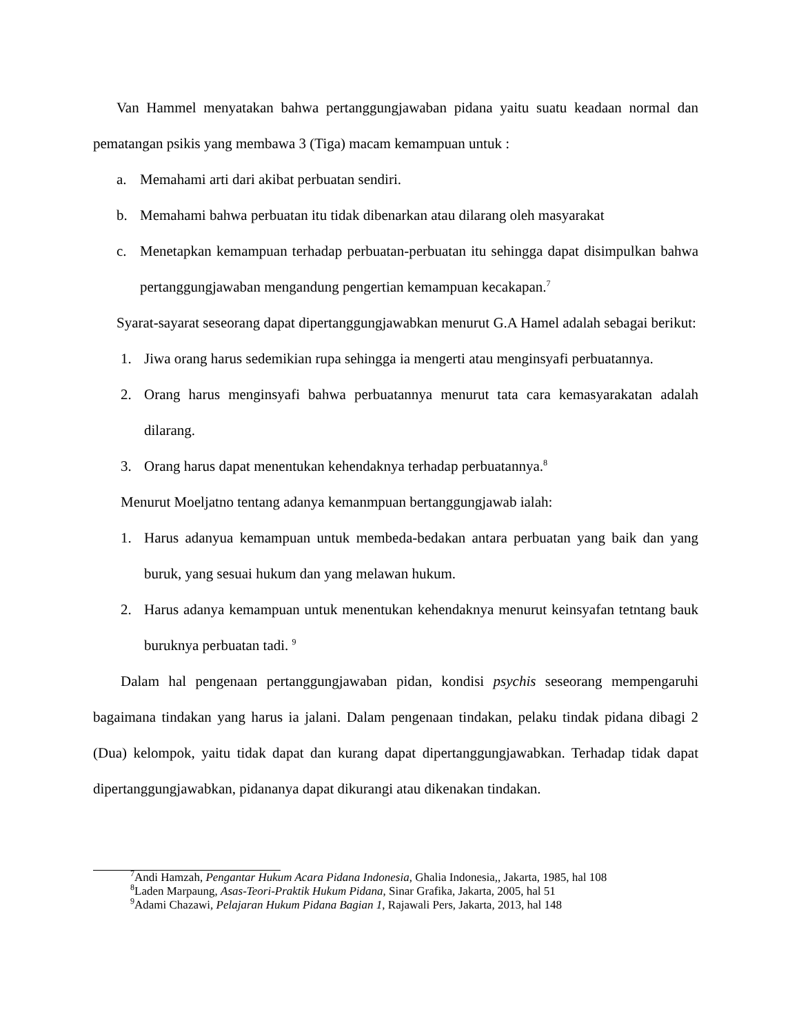Van Hammel menyatakan bahwa pertanggungjawaban pidana yaitu suatu keadaan normal dan pematangan psikis yang membawa 3 (Tiga) macam kemampuan untuk :
a. Memahami arti dari akibat perbuatan sendiri.
b. Memahami bahwa perbuatan itu tidak dibenarkan atau dilarang oleh masyarakat
c. Menetapkan kemampuan terhadap perbuatan-perbuatan itu sehingga dapat disimpulkan bahwa pertanggungjawaban mengandung pengertian kemampuan kecakapan.<sup>7</sup>
Syarat-sayarat seseorang dapat dipertanggungjawabkan menurut G.A Hamel adalah sebagai berikut:
1. Jiwa orang harus sedemikian rupa sehingga ia mengerti atau menginsyafi perbuatannya.
2. Orang harus menginsyafi bahwa perbuatannya menurut tata cara kemasyarakatan adalah dilarang.
3. Orang harus dapat menentukan kehendaknya terhadap perbuatannya.<sup>8</sup>
Menurut Moeljatno tentang adanya kemanmpuan bertanggungjawab ialah:
1. Harus adanyua kemampuan untuk membeda-bedakan antara perbuatan yang baik dan yang buruk, yang sesuai hukum dan yang melawan hukum.
2. Harus adanya kemampuan untuk menentukan kehendaknya menurut keinsyafan tetntang bauk buruknya perbuatan tadi. <sup>9</sup>
Dalam hal pengenaan pertanggungjawaban pidan, kondisi psychis seseorang mempengaruhi bagaimana tindakan yang harus ia jalani. Dalam pengenaan tindakan, pelaku tindak pidana dibagi 2 (Dua) kelompok, yaitu tidak dapat dan kurang dapat dipertanggungjawabkan. Terhadap tidak dapat dipertanggungjawabkan, pidananya dapat dikurangi atau dikenakan tindakan.
<sup>7</sup> Andi Hamzah, Pengantar Hukum Acara Pidana Indonesia, Ghalia Indonesia,, Jakarta, 1985, hal 108
<sup>8</sup> Laden Marpaung, Asas-Teori-Praktik Hukum Pidana, Sinar Grafika, Jakarta, 2005, hal 51
<sup>9</sup> Adami Chazawi, Pelajaran Hukum Pidana Bagian 1, Rajawali Pers, Jakarta, 2013, hal 148